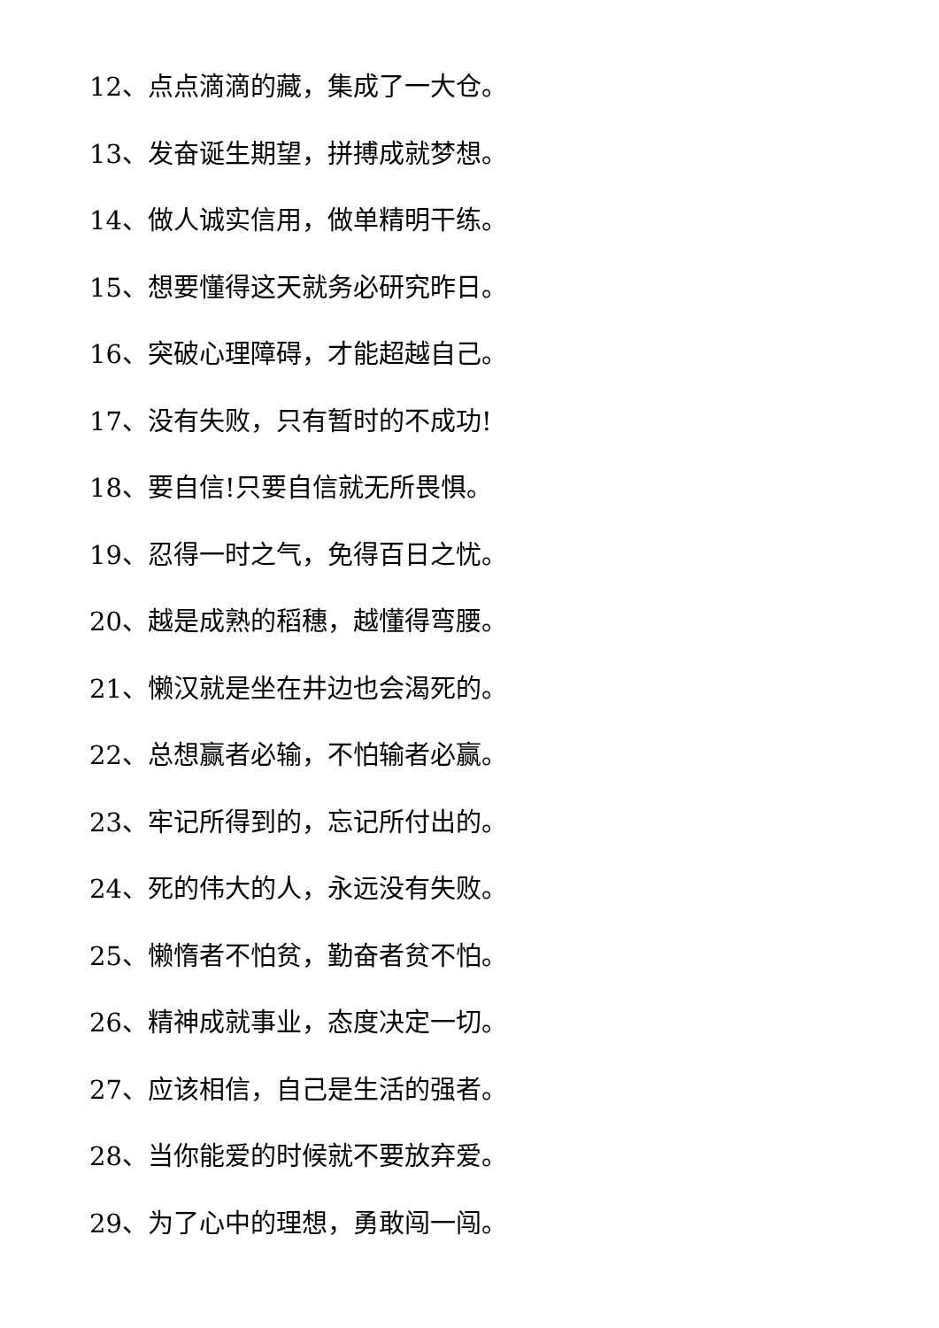12、点点滴滴的藏，集成了一大仓。
13、发奋诞生期望，拼搏成就梦想。
14、做人诚实信用，做单精明干练。
15、想要懂得这天就务必研究昨日。
16、突破心理障碍，才能超越自己。
17、没有失败，只有暂时的不成功!
18、要自信!只要自信就无所畏惧。
19、忍得一时之气，免得百日之忧。
20、越是成熟的稻穗，越懂得弯腰。
21、懒汉就是坐在井边也会渴死的。
22、总想赢者必输，不怕输者必赢。
23、牢记所得到的，忘记所付出的。
24、死的伟大的人，永远没有失败。
25、懒惰者不怕贫，勤奋者贫不怕。
26、精神成就事业，态度决定一切。
27、应该相信，自己是生活的强者。
28、当你能爱的时候就不要放弃爱。
29、为了心中的理想，勇敢闯一闯。